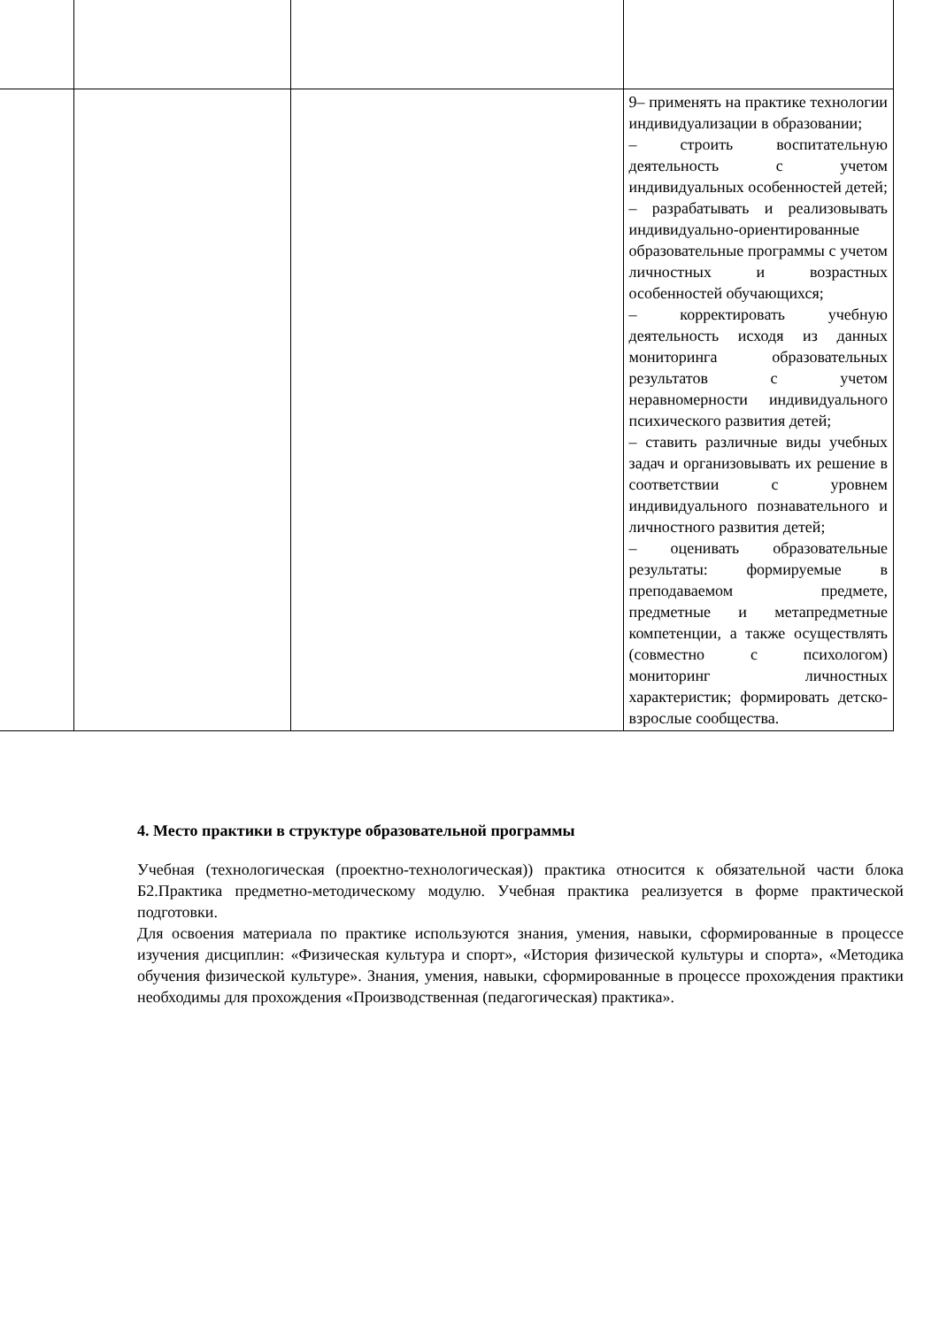| | | | 9– применять на практике технологии индивидуализации в образовании; – строить воспитательную деятельность с учетом индивидуальных особенностей детей; – разрабатывать и реализовывать индивидуально-ориентированные образовательные программы с учетом личностных и возрастных особенностей обучающихся; – корректировать учебную деятельность исходя из данных мониторинга образовательных результатов с учетом неравномерности индивидуального психического развития детей; – ставить различные виды учебных задач и организовывать их решение в соответствии с уровнем индивидуального познавательного и личностного развития детей; – оценивать образовательные результаты: формируемые в преподаваемом предмете, предметные и метапредметные компетенции, а также осуществлять (совместно с психологом) мониторинг личностных характеристик; формировать детско-взрослые сообщества. |
4. Место практики в структуре образовательной программы
Учебная (технологическая (проектно-технологическая)) практика относится к обязательной части блока Б2.Практика предметно-методическому модулю. Учебная практика реализуется в форме практической подготовки.
Для освоения материала по практике используются знания, умения, навыки, сформированные в процессе изучения дисциплин: «Физическая культура и спорт», «История физической культуры и спорта», «Методика обучения физической культуре». Знания, умения, навыки, сформированные в процессе прохождения практики необходимы для прохождения «Производственная (педагогическая) практика».